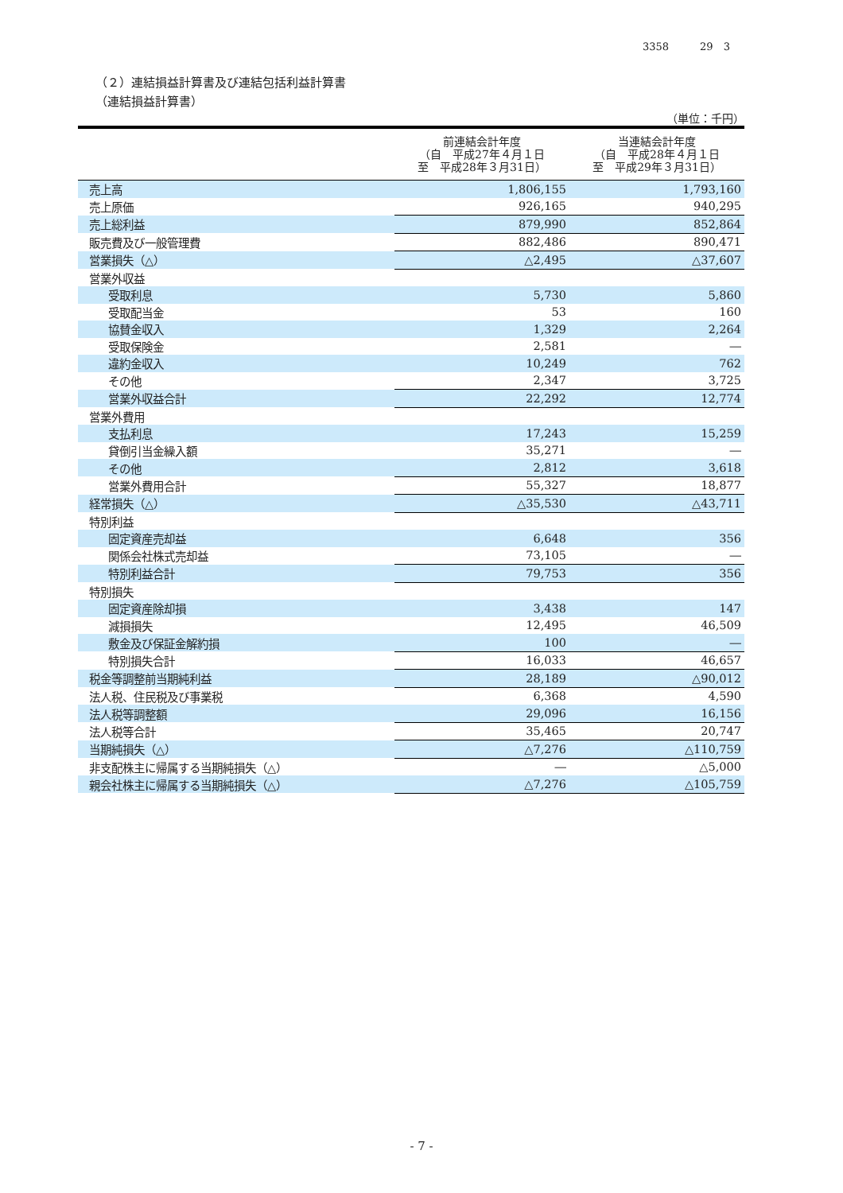3358　　　29　3
（２）連結損益計算書及び連結包括利益計算書
（連結損益計算書）
（単位：千円）
| | 前連結会計年度 （自 平成27年４月１日 至 平成28年３月31日） | 当連結会計年度 （自 平成28年４月１日 至 平成29年３月31日） |
| --- | --- | --- |
| 売上高 | 1,806,155 | 1,793,160 |
| 売上原価 | 926,165 | 940,295 |
| 売上総利益 | 879,990 | 852,864 |
| 販売費及び一般管理費 | 882,486 | 890,471 |
| 営業損失（△） | △2,495 | △37,607 |
| 営業外収益 | | |
| 受取利息 | 5,730 | 5,860 |
| 受取配当金 | 53 | 160 |
| 協賛金収入 | 1,329 | 2,264 |
| 受取保険金 | 2,581 | ― |
| 違約金収入 | 10,249 | 762 |
| その他 | 2,347 | 3,725 |
| 営業外収益合計 | 22,292 | 12,774 |
| 営業外費用 | | |
| 支払利息 | 17,243 | 15,259 |
| 貸倒引当金繰入額 | 35,271 | ― |
| その他 | 2,812 | 3,618 |
| 営業外費用合計 | 55,327 | 18,877 |
| 経常損失（△） | △35,530 | △43,711 |
| 特別利益 | | |
| 固定資産売却益 | 6,648 | 356 |
| 関係会社株式売却益 | 73,105 | ― |
| 特別利益合計 | 79,753 | 356 |
| 特別損失 | | |
| 固定資産除却損 | 3,438 | 147 |
| 減損損失 | 12,495 | 46,509 |
| 敷金及び保証金解約損 | 100 | ― |
| 特別損失合計 | 16,033 | 46,657 |
| 税金等調整前当期純利益 | 28,189 | △90,012 |
| 法人税、住民税及び事業税 | 6,368 | 4,590 |
| 法人税等調整額 | 29,096 | 16,156 |
| 法人税等合計 | 35,465 | 20,747 |
| 当期純損失（△） | △7,276 | △110,759 |
| 非支配株主に帰属する当期純損失（△） | ― | △5,000 |
| 親会社株主に帰属する当期純損失（△） | △7,276 | △105,759 |
- 7 -